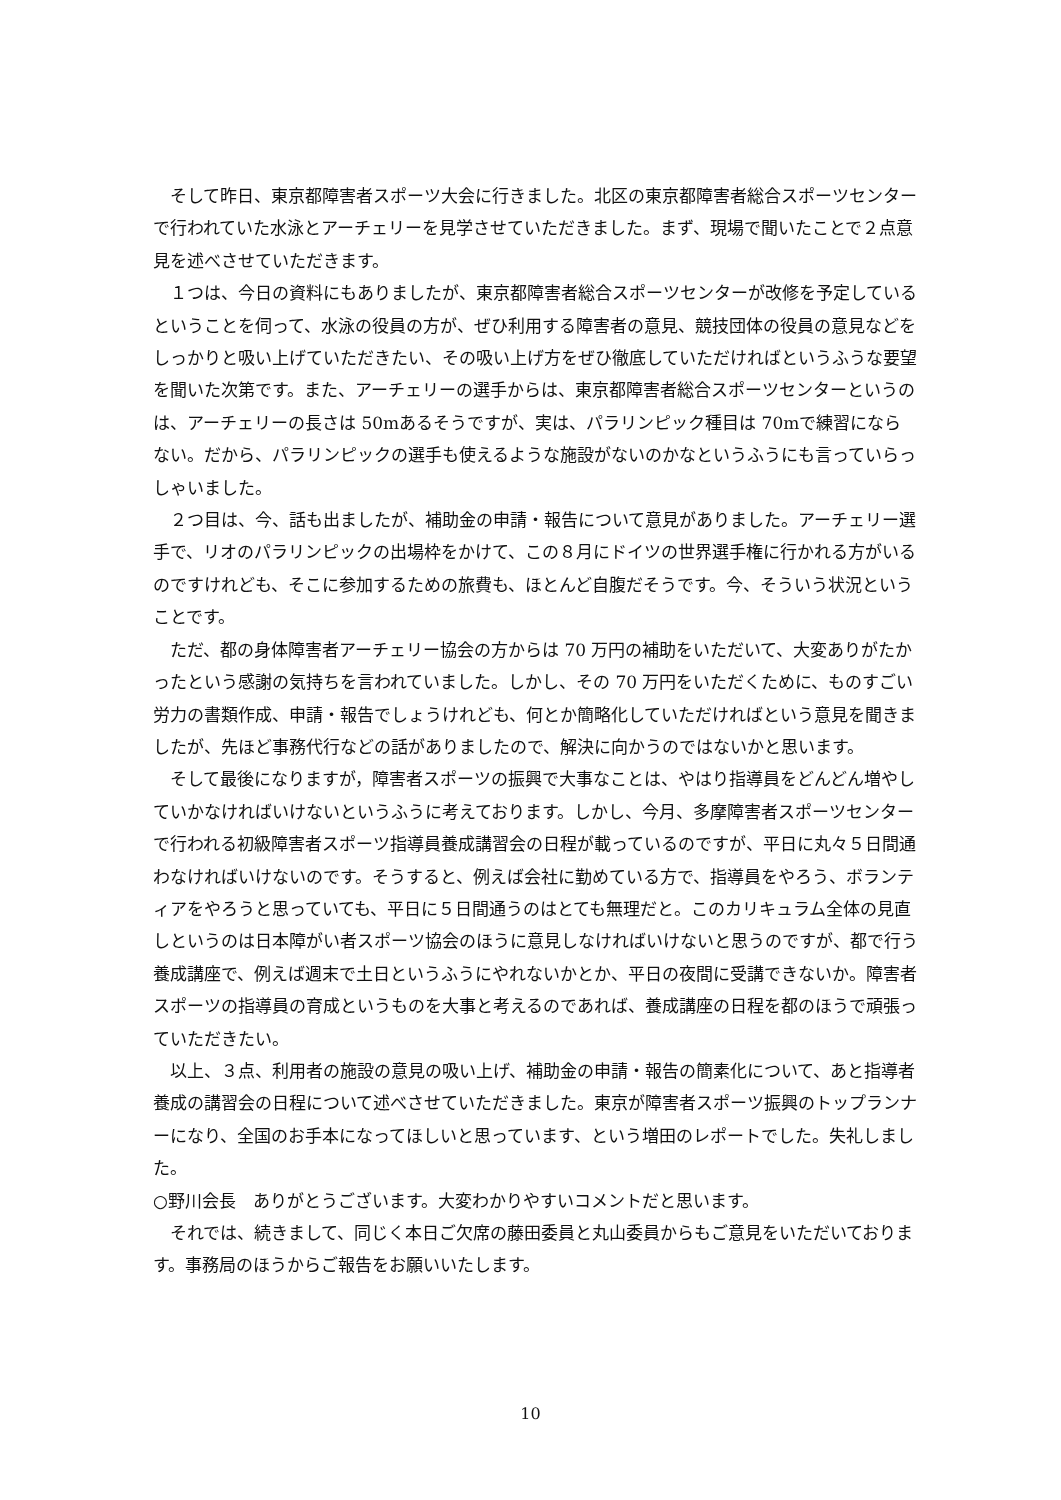そして昨日、東京都障害者スポーツ大会に行きました。北区の東京都障害者総合スポーツセンターで行われていた水泳とアーチェリーを見学させていただきました。まず、現場で聞いたことで２点意見を述べさせていただきます。
１つは、今日の資料にもありましたが、東京都障害者総合スポーツセンターが改修を予定しているということを伺って、水泳の役員の方が、ぜひ利用する障害者の意見、競技団体の役員の意見などをしっかりと吸い上げていただきたい、その吸い上げ方をぜひ徹底していただければというふうな要望を聞いた次第です。また、アーチェリーの選手からは、東京都障害者総合スポーツセンターというのは、アーチェリーの長さは 50mあるそうですが、実は、パラリンピック種目は 70mで練習にならない。だから、パラリンピックの選手も使えるような施設がないのかなというふうにも言っていらっしゃいました。
２つ目は、今、話も出ましたが、補助金の申請・報告について意見がありました。アーチェリー選手で、リオのパラリンピックの出場枠をかけて、この８月にドイツの世界選手権に行かれる方がいるのですけれども、そこに参加するための旅費も、ほとんど自腹だそうです。今、そういう状況ということです。
ただ、都の身体障害者アーチェリー協会の方からは 70 万円の補助をいただいて、大変ありがたかったという感謝の気持ちを言われていました。しかし、その 70 万円をいただくために、ものすごい労力の書類作成、申請・報告でしょうけれども、何とか簡略化していただければという意見を聞きましたが、先ほど事務代行などの話がありましたので、解決に向かうのではないかと思います。
そして最後になりますが，障害者スポーツの振興で大事なことは、やはり指導員をどんどん増やしていかなければいけないというふうに考えております。しかし、今月、多摩障害者スポーツセンターで行われる初級障害者スポーツ指導員養成講習会の日程が載っているのですが、平日に丸々５日間通わなければいけないのです。そうすると、例えば会社に勤めている方で、指導員をやろう、ボランティアをやろうと思っていても、平日に５日間通うのはとても無理だと。このカリキュラム全体の見直しというのは日本障がい者スポーツ協会のほうに意見しなければいけないと思うのですが、都で行う養成講座で、例えば週末で土日というふうにやれないかとか、平日の夜間に受講できないか。障害者スポーツの指導員の育成というものを大事と考えるのであれば、養成講座の日程を都のほうで頑張っていただきたい。
以上、３点、利用者の施設の意見の吸い上げ、補助金の申請・報告の簡素化について、あと指導者養成の講習会の日程について述べさせていただきました。東京が障害者スポーツ振興のトップランナーになり、全国のお手本になってほしいと思っています、という増田のレポートでした。失礼しました。
○野川会長　ありがとうございます。大変わかりやすいコメントだと思います。
それでは、続きまして、同じく本日ご欠席の藤田委員と丸山委員からもご意見をいただいております。事務局のほうからご報告をお願いいたします。
10